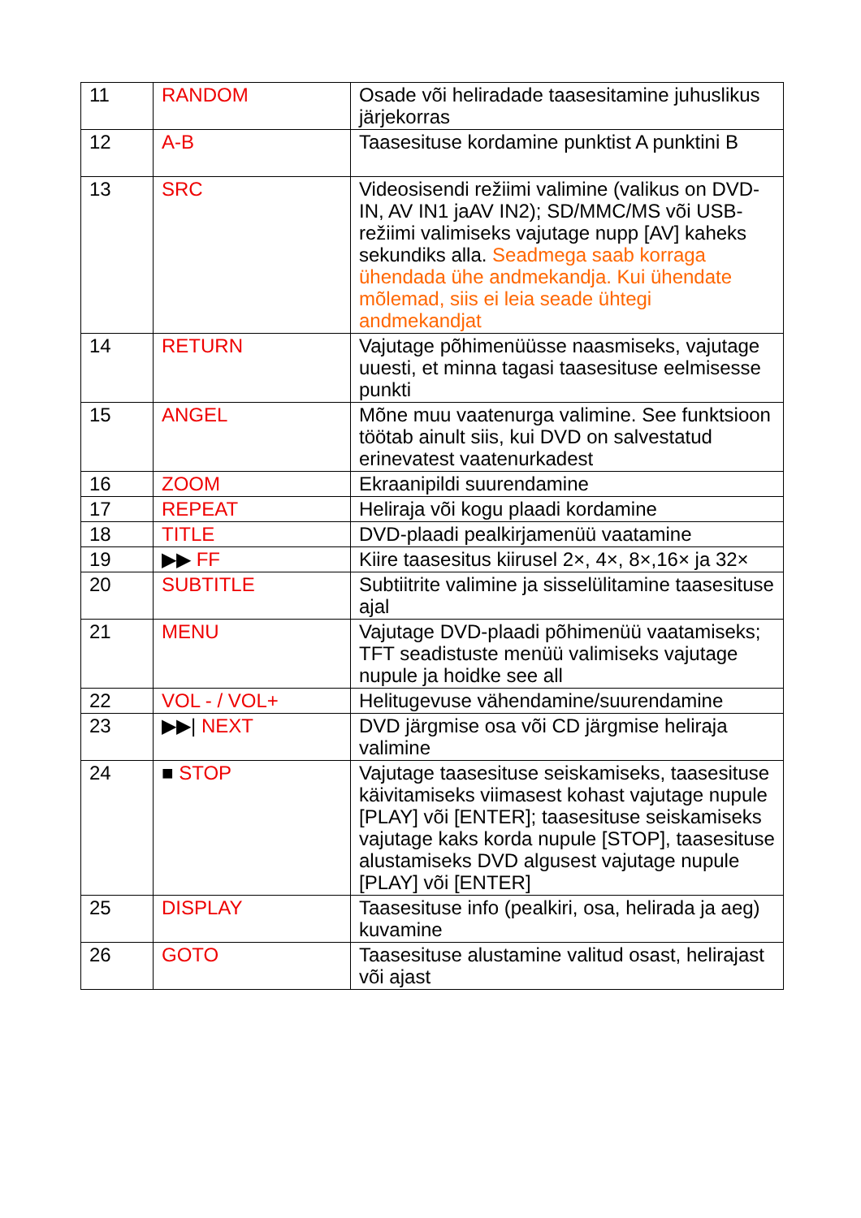| 11 | RANDOM | Osade või heliradade taasesitamine juhuslikus järjekorras |
| 12 | A-B | Taasesituse kordamine punktist A punktini B |
| 13 | SRC | Videosisendi režiimi valimine (valikus on DVD-IN, AV IN1 jaAV IN2); SD/MMC/MS või USB-režiimi valimiseks vajutage nupp [AV] kaheks sekundiks alla. Seadmega saab korraga ühendada ühe andmekandja. Kui ühendate mõlemad, siis ei leia seade ühtegi andmekandjat |
| 14 | RETURN | Vajutage põhimenüüsse naasmiseks, vajutage uuesti, et minna tagasi taasesituse eelmisesse punkti |
| 15 | ANGEL | Mõne muu vaatenurga valimine. See funktsioon töötab ainult siis, kui DVD on salvestatud erinevatest vaatenurkadest |
| 16 | ZOOM | Ekraanipildi suurendamine |
| 17 | REPEAT | Heliraja või kogu plaadi kordamine |
| 18 | TITLE | DVD-plaadi pealkirjamenüü vaatamine |
| 19 | ▶▶ FF | Kiire taasesitus kiirusel 2×, 4×, 8×,16× ja 32× |
| 20 | SUBTITLE | Subtiitrite valimine ja sisselülitamine taasesituse ajal |
| 21 | MENU | Vajutage DVD-plaadi põhimenüü vaatamiseks; TFT seadistuste menüü valimiseks vajutage nupule ja hoidke see all |
| 22 | VOL - / VOL+ | Helitugevuse vähendamine/suurendamine |
| 23 | ▶▶/ NEXT | DVD järgmise osa või CD järgmise heliraja valimine |
| 24 | ■ STOP | Vajutage taasesituse seiskamiseks, taasesituse käivitamiseks viimasest kohast vajutage nupule [PLAY] või [ENTER]; taasesituse seiskamiseks vajutage kaks korda nupule [STOP], taasesituse alustamiseks DVD algusest vajutage nupule [PLAY] või [ENTER] |
| 25 | DISPLAY | Taasesituse info (pealkiri, osa, helirada ja aeg) kuvamine |
| 26 | GOTO | Taasesituse alustamine valitud osast, helirajast või ajast |